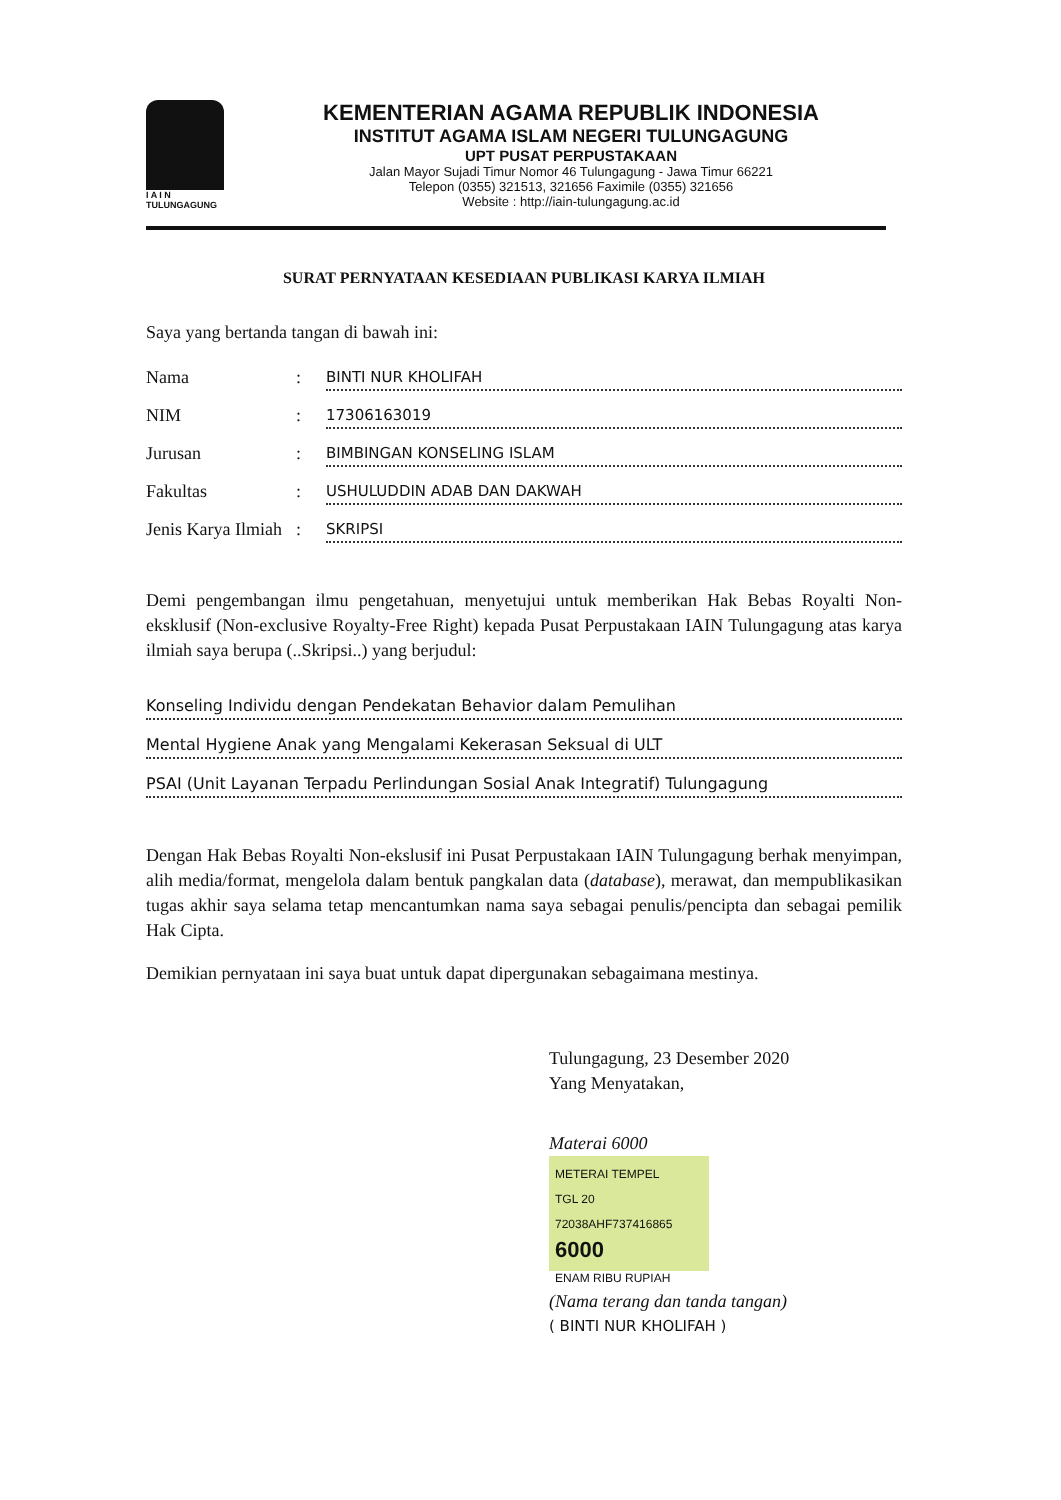I A I N
TULUNGAGUNG
KEMENTERIAN AGAMA REPUBLIK INDONESIA
INSTITUT AGAMA ISLAM NEGERI TULUNGAGUNG
UPT PUSAT PERPUSTAKAAN
Jalan Mayor Sujadi Timur Nomor 46 Tulungagung - Jawa Timur 66221
Telepon (0355) 321513, 321656 Faximile (0355) 321656
Website : http://iain-tulungagung.ac.id
SURAT PERNYATAAN KESEDIAAN PUBLIKASI KARYA ILMIAH
Saya yang bertanda tangan di bawah ini:
Nama: BINTI NUR KHOLIFAH
NIM: 17306163019
Jurusan: BIMBINGAN KONSELING ISLAM
Fakultas: USHULUDDIN ADAB DAN DAKWAH
Jenis Karya Ilmiah: SKRIPSI
Demi pengembangan ilmu pengetahuan, menyetujui untuk memberikan Hak Bebas Royalti Non-eksklusif (Non-exclusive Royalty-Free Right) kepada Pusat Perpustakaan IAIN Tulungagung atas karya ilmiah saya berupa (..Skripsi..) yang berjudul:
Konseling Individu dengan Pendekatan Behavior dalam Pemulihan
Mental Hygiene Anak yang Mengalami Kekerasan Seksual di ULT
PSAI (Unit Layanan Terpadu Perlindungan Sosial Anak Integratif) Tulungagung
Dengan Hak Bebas Royalti Non-ekslusif ini Pusat Perpustakaan IAIN Tulungagung berhak menyimpan, alih media/format, mengelola dalam bentuk pangkalan data (database), merawat, dan mempublikasikan tugas akhir saya selama tetap mencantumkan nama saya sebagai penulis/pencipta dan sebagai pemilik Hak Cipta.
Demikian pernyataan ini saya buat untuk dapat dipergunakan sebagaimana mestinya.
Tulungagung, 23 Desember 2020
Yang Menyatakan,
Materai 6000
METERAI TEMPEL
TGL 20
72038AHF737416865
6000
ENAM RIBU RUPIAH
(Nama terang dan tanda tangan)
( BINTI NUR KHOLIFAH )